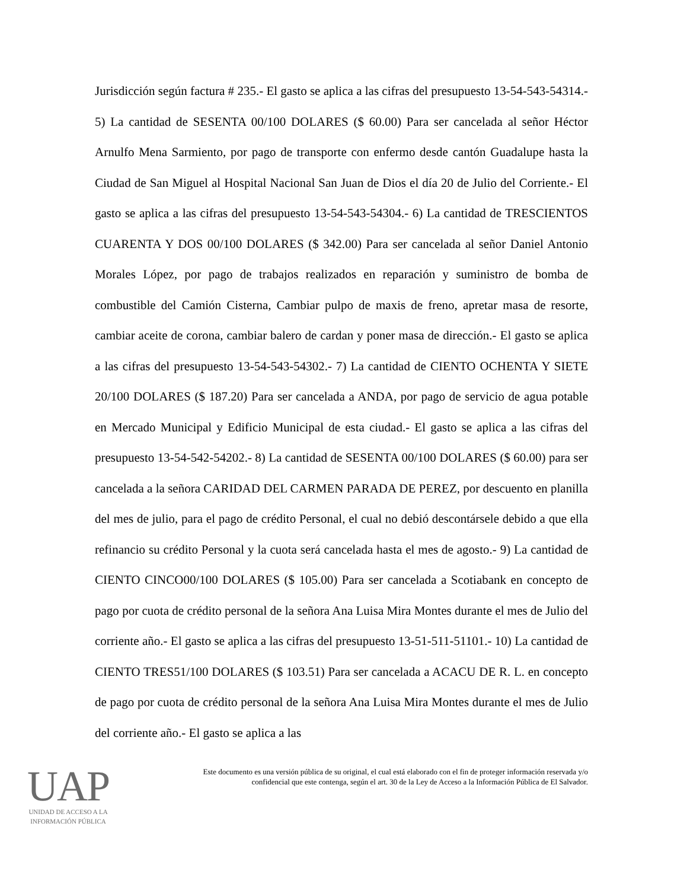Jurisdicción según factura # 235.- El gasto se aplica a las cifras del presupuesto 13-54-543-54314.- 5) La cantidad de SESENTA 00/100 DOLARES ($ 60.00) Para ser cancelada al señor Héctor Arnulfo Mena Sarmiento, por pago de transporte con enfermo desde cantón Guadalupe hasta la Ciudad de San Miguel al Hospital Nacional San Juan de Dios el día 20 de Julio del Corriente.- El gasto se aplica a las cifras del presupuesto 13-54-543-54304.- 6) La cantidad de TRESCIENTOS CUARENTA Y DOS 00/100 DOLARES ($ 342.00) Para ser cancelada al señor Daniel Antonio Morales López, por pago de trabajos realizados en reparación y suministro de bomba de combustible del Camión Cisterna, Cambiar pulpo de maxis de freno, apretar masa de resorte, cambiar aceite de corona, cambiar balero de cardan y poner masa de dirección.- El gasto se aplica a las cifras del presupuesto 13-54-543-54302.- 7) La cantidad de CIENTO OCHENTA Y SIETE 20/100 DOLARES ($ 187.20) Para ser cancelada a ANDA, por pago de servicio de agua potable en Mercado Municipal y Edificio Municipal de esta ciudad.- El gasto se aplica a las cifras del presupuesto 13-54-542-54202.- 8) La cantidad de SESENTA 00/100 DOLARES ($ 60.00) para ser cancelada a la señora CARIDAD DEL CARMEN PARADA DE PEREZ, por descuento en planilla del mes de julio, para el pago de crédito Personal, el cual no debió descontársele debido a que ella refinancio su crédito Personal y la cuota será cancelada hasta el mes de agosto.- 9) La cantidad de CIENTO CINCO00/100 DOLARES ($ 105.00) Para ser cancelada a Scotiabank en concepto de pago por cuota de crédito personal de la señora Ana Luisa Mira Montes durante el mes de Julio del corriente año.- El gasto se aplica a las cifras del presupuesto 13-51-511-51101.- 10) La cantidad de CIENTO TRES51/100 DOLARES ($ 103.51) Para ser cancelada a ACACU DE R. L. en concepto de pago por cuota de crédito personal de la señora Ana Luisa Mira Montes durante el mes de Julio del corriente año.- El gasto se aplica a las
UAP
UNIDAD DE ACCESO A LA
INFORMACIÓN PÚBLICA
Este documento es una versión pública de su original, el cual está elaborado con el fin de proteger información reservada y/o
confidencial que este contenga, según el art. 30 de la Ley de Acceso a la Información Pública de El Salvador.